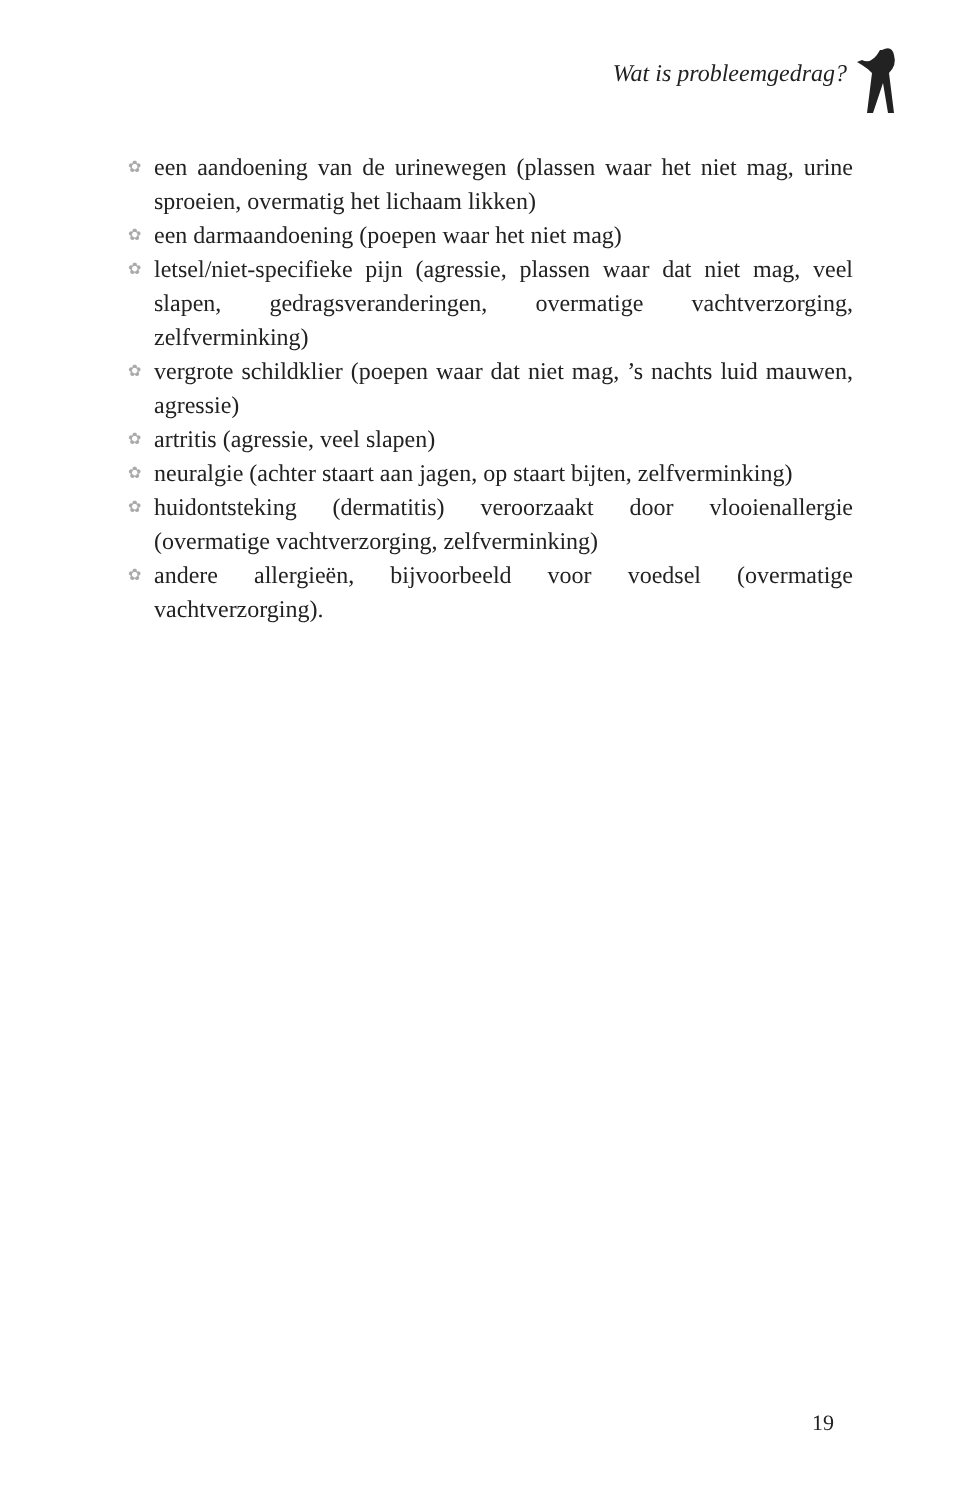Wat is probleemgedrag?
✿ een aandoening van de urinewegen (plassen waar het niet mag, urine sproeien, overmatig het lichaam likken)
✿ een darmaandoening (poepen waar het niet mag)
✿ letsel/niet-specifieke pijn (agressie, plassen waar dat niet mag, veel slapen, gedragsveranderingen, overmatige vachtverzorging, zelfverminking)
✿ vergrote schildklier (poepen waar dat niet mag, ’s nachts luid mauwen, agressie)
✿ artritis (agressie, veel slapen)
✿ neuralgie (achter staart aan jagen, op staart bijten, zelfverminking)
✿ huidontsteking (dermatitis) veroorzaakt door vlooienallergie (overmatige vachtverzorging, zelfverminking)
✿ andere allergieën, bijvoorbeeld voor voedsel (overmatige vachtverzorging).
19